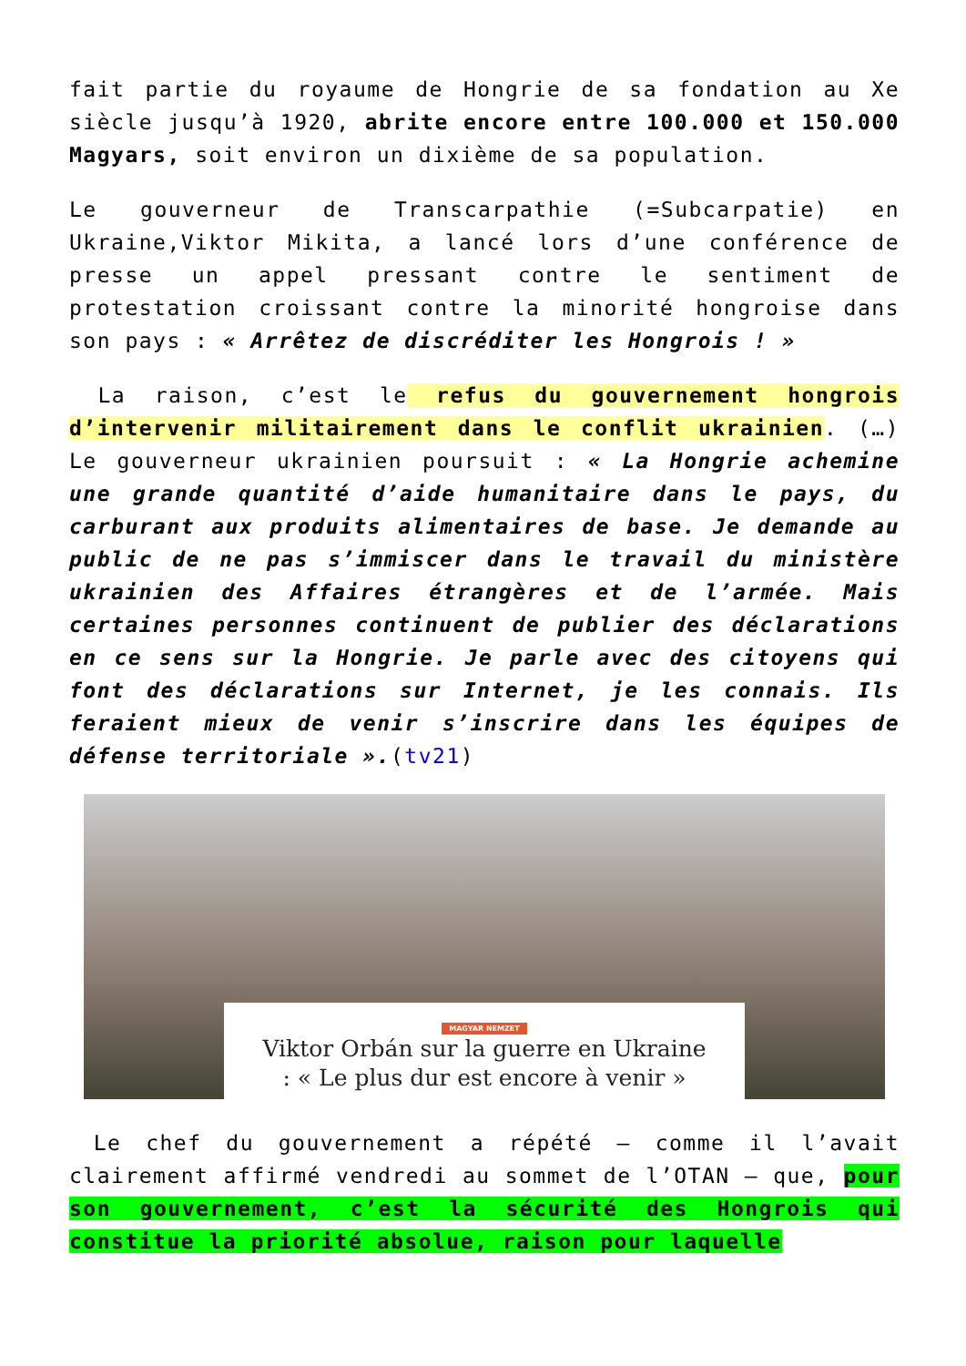fait partie du royaume de Hongrie de sa fondation au Xe siècle jusqu’à 1920, abrite encore entre 100.000 et 150.000 Magyars, soit environ un dixième de sa population.
Le gouverneur de Transcarpathie (=Subcarpatie) en Ukraine,Viktor Mikita, a lancé lors d’une conférence de presse un appel pressant contre le sentiment de protestation croissant contre la minorité hongroise dans son pays : « Arrêtez de discréditer les Hongrois ! »
La raison, c’est le refus du gouvernement hongrois d’intervenir militairement dans le conflit ukrainien. (…) Le gouverneur ukrainien poursuit : « La Hongrie achemine une grande quantité d’aide humanitaire dans le pays, du carburant aux produits alimentaires de base. Je demande au public de ne pas s’immiscer dans le travail du ministère ukrainien des Affaires étrangères et de l’armée. Mais certaines personnes continuent de publier des déclarations en ce sens sur la Hongrie. Je parle avec des citoyens qui font des déclarations sur Internet, je les connais. Ils feraient mieux de venir s’inscrire dans les équipes de défense territoriale ».(tv21)
MAGYAR NEMZET
Viktor Orbán sur la guerre en Ukraine
: « Le plus dur est encore à venir »
Le chef du gouvernement a répété — comme il l’avait clairement affirmé vendredi au sommet de l’OTAN — que, pour son gouvernement, c’est la sécurité des Hongrois qui constitue la priorité absolue, raison pour laquelle